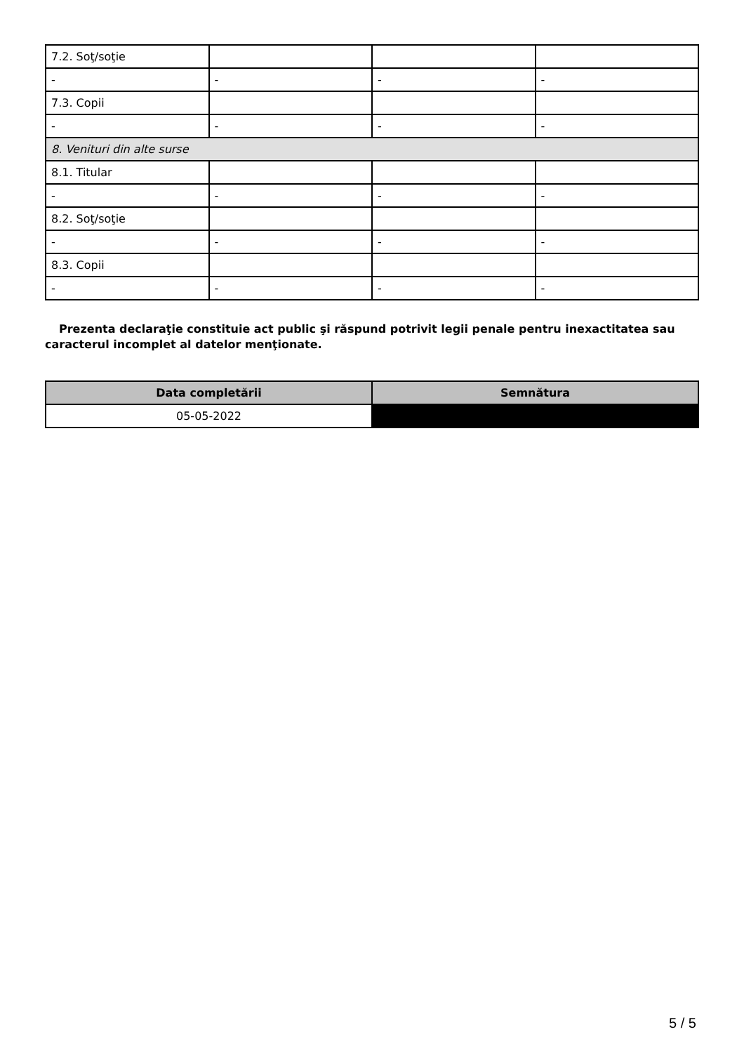| 7.2. Soţ/soţie | | | |
| - | - | - | - |
| 7.3. Copii | | | |
| - | - | - | - |
| 8. Venituri din alte surse | | | |
| 8.1. Titular | | | |
| - | - | - | - |
| 8.2. Soţ/soţie | | | |
| - | - | - | - |
| 8.3. Copii | | | |
| - | - | - | - |
Prezenta declaraţie constituie act public şi răspund potrivit legii penale pentru inexactitatea sau caracterul incomplet al datelor menţionate.
| Data completării | Semnătura |
| --- | --- |
| 05-05-2022 | |
5 / 5